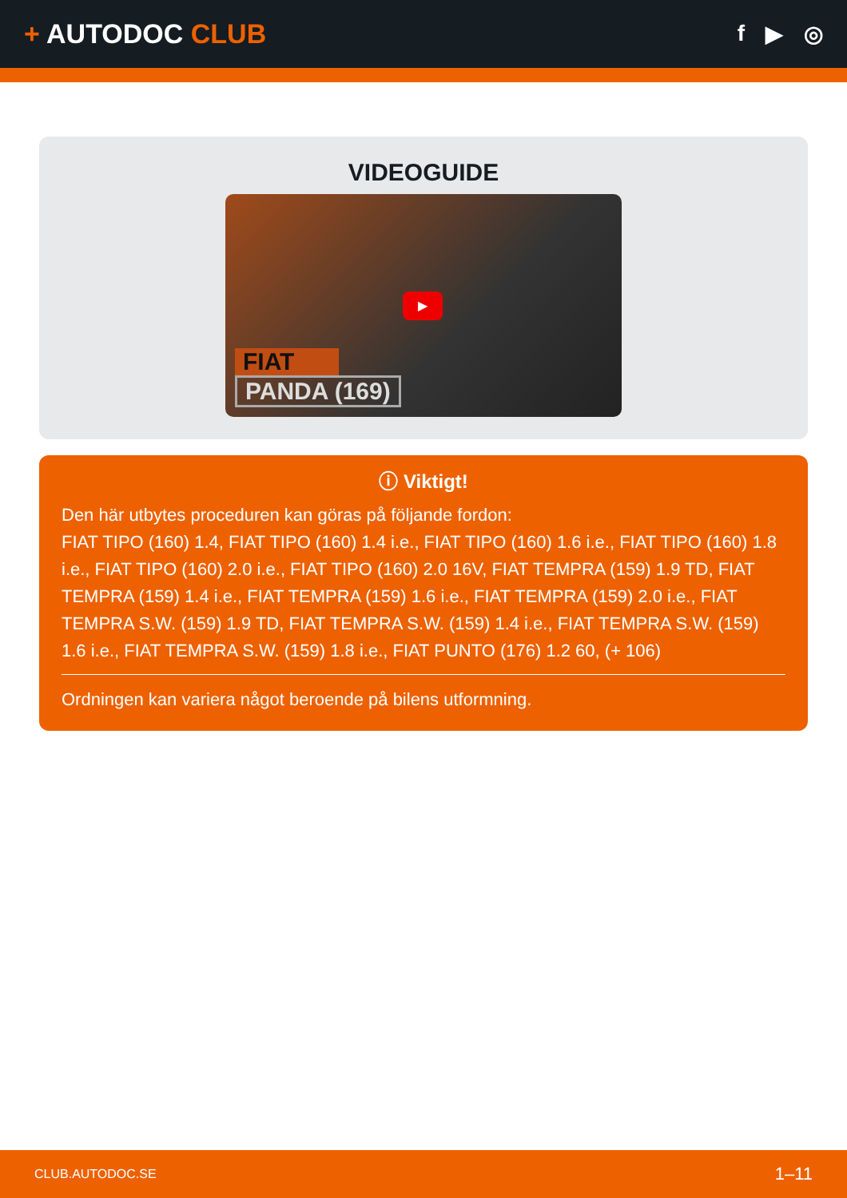+ AUTODOC CLUB
f ▶ ◎
VIDEOGUIDE
▶
FIAT
PANDA (169)
ⓘ Viktigt!
Den här utbytes proceduren kan göras på följande fordon:
FIAT TIPO (160) 1.4, FIAT TIPO (160) 1.4 i.e., FIAT TIPO (160) 1.6 i.e., FIAT TIPO (160) 1.8 i.e., FIAT TIPO (160) 2.0 i.e., FIAT TIPO (160) 2.0 16V, FIAT TEMPRA (159) 1.9 TD, FIAT TEMPRA (159) 1.4 i.e., FIAT TEMPRA (159) 1.6 i.e., FIAT TEMPRA (159) 2.0 i.e., FIAT TEMPRA S.W. (159) 1.9 TD, FIAT TEMPRA S.W. (159) 1.4 i.e., FIAT TEMPRA S.W. (159) 1.6 i.e., FIAT TEMPRA S.W. (159) 1.8 i.e., FIAT PUNTO (176) 1.2 60, (+ 106)
Ordningen kan variera något beroende på bilens utformning.
CLUB.AUTODOC.SE 1–11